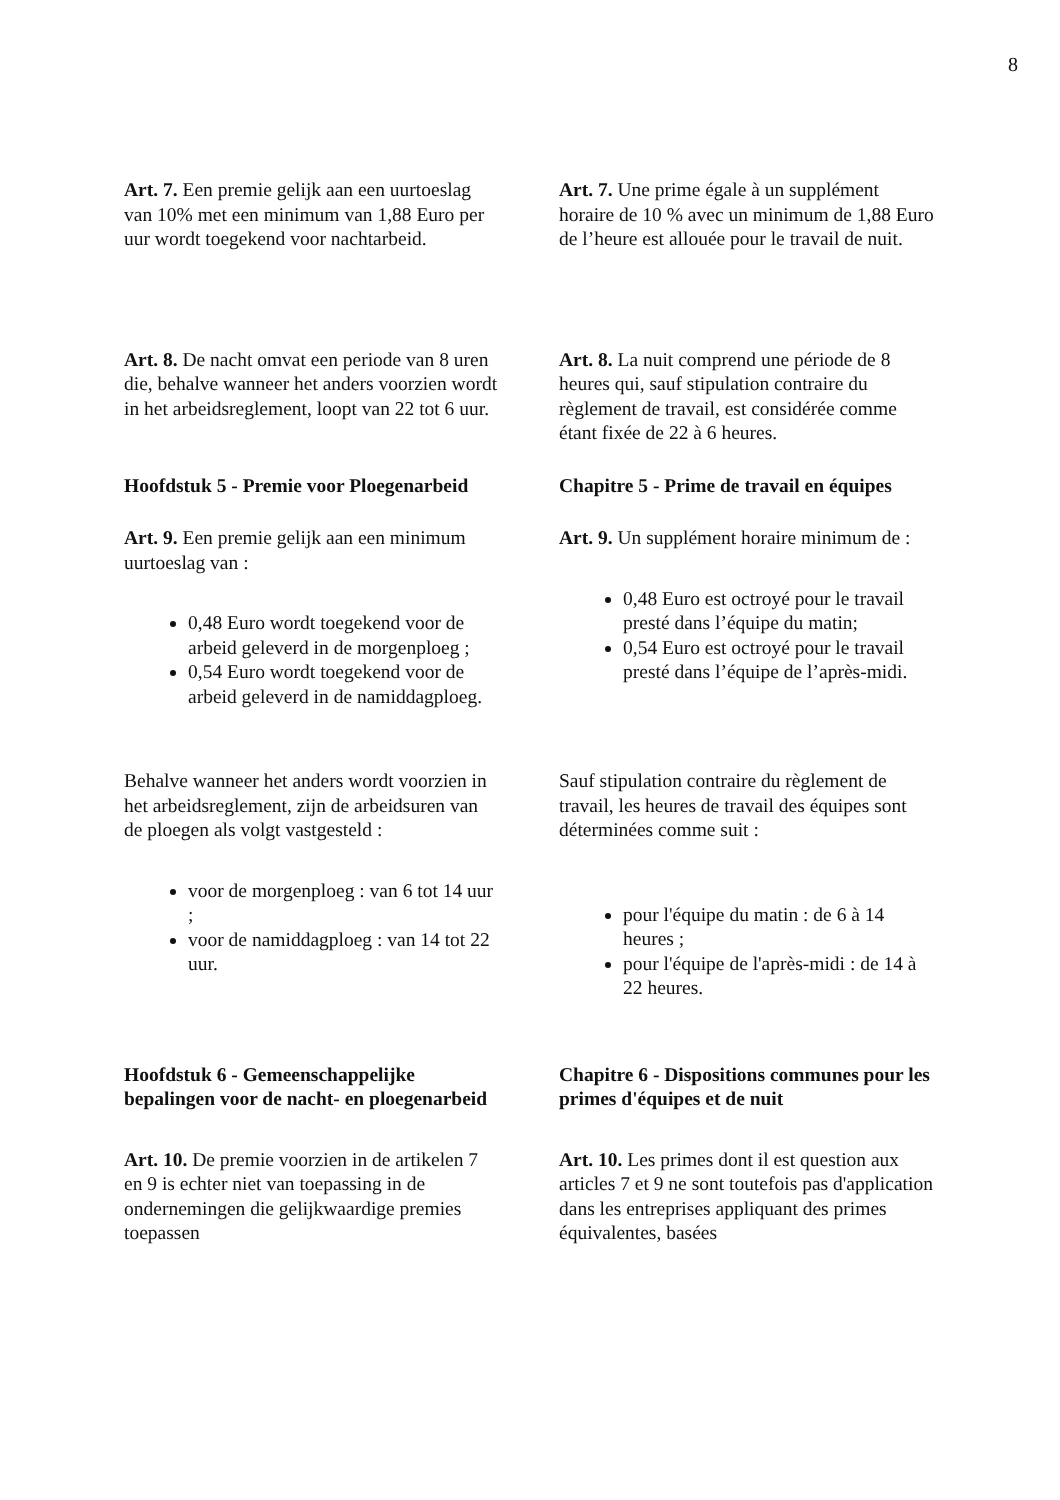8
Art. 7. Een premie gelijk aan een uurtoeslag van 10% met een minimum van 1,88 Euro per uur wordt toegekend voor nachtarbeid.
Art. 7. Une prime égale à un supplément horaire de 10 % avec un minimum de 1,88 Euro de l’heure est allouée pour le travail de nuit.
Art. 8. De nacht omvat een periode van 8 uren die, behalve wanneer het anders voorzien wordt in het arbeidsreglement, loopt van 22 tot 6 uur.
Art. 8. La nuit comprend une période de 8 heures qui, sauf stipulation contraire du règlement de travail, est considérée comme étant fixée de 22 à 6 heures.
Hoofdstuk 5 - Premie voor Ploegenarbeid
Chapitre 5 - Prime de travail en équipes
Art. 9. Een premie gelijk aan een minimum uurtoeslag van :
0,48 Euro wordt toegekend voor de arbeid geleverd in de morgenploeg ;
0,54 Euro wordt toegekend voor de arbeid geleverd in de namiddagploeg.
Art. 9. Un supplément horaire minimum de :
0,48 Euro est octroyé pour le travail presté dans l’équipe du matin;
0,54 Euro est octroyé pour le travail presté dans l’équipe de l’après-midi.
Behalve wanneer het anders wordt voorzien in het arbeidsreglement, zijn de arbeidsuren van de ploegen als volgt vastgesteld :
voor de morgenploeg : van 6 tot 14 uur ;
voor de namiddagploeg : van 14 tot 22 uur.
Sauf stipulation contraire du règlement de travail, les heures de travail des équipes sont déterminées comme suit :
pour l'équipe du matin : de 6 à 14 heures ;
pour l'équipe de l'après-midi : de 14 à 22 heures.
Hoofdstuk 6 - Gemeenschappelijke bepalingen voor de nacht- en ploegenarbeid
Chapitre 6 - Dispositions communes pour les primes d'équipes et de nuit
Art. 10. De premie voorzien in de artikelen 7 en 9 is echter niet van toepassing in de ondernemingen die gelijkwaardige premies toepassen
Art. 10. Les primes dont il est question aux articles 7 et 9 ne sont toutefois pas d'application dans les entreprises appliquant des primes équivalentes, basées